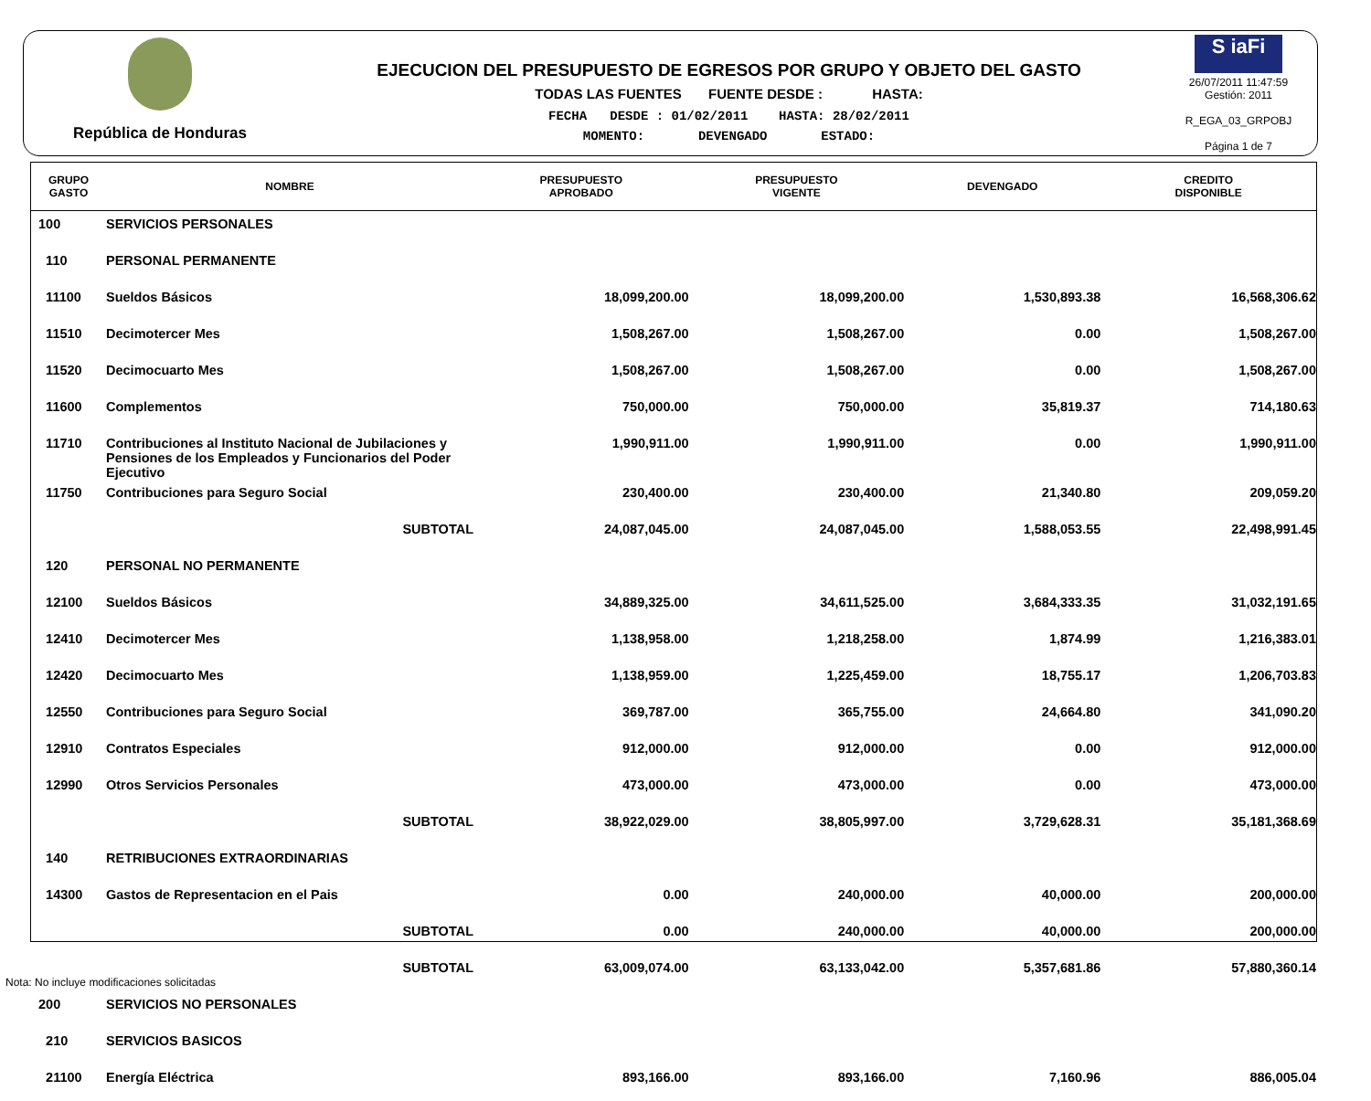República de Honduras
EJECUCION DEL PRESUPUESTO DE EGRESOS POR GRUPO Y OBJETO DEL GASTO
TODAS LAS FUENTES FUENTE DESDE : HASTA:
FECHA DESDE : 01/02/2011 HASTA: 28/02/2011
MOMENTO: DEVENGADO ESTADO:
S iaFi
26/07/2011 11:47:59
Gestión: 2011
R_EGA_03_GRPOBJ
Página 1 de 7
| GRUPO GASTO | NOMBRE | PRESUPUESTO APROBADO | PRESUPUESTO VIGENTE | DEVENGADO | CREDITO DISPONIBLE |
| --- | --- | --- | --- | --- | --- |
| 100 | SERVICIOS PERSONALES | | | | |
| 110 | PERSONAL PERMANENTE | | | | |
| 11100 | Sueldos Básicos | 18,099,200.00 | 18,099,200.00 | 1,530,893.38 | 16,568,306.62 |
| 11510 | Decimotercer Mes | 1,508,267.00 | 1,508,267.00 | 0.00 | 1,508,267.00 |
| 11520 | Decimocuarto Mes | 1,508,267.00 | 1,508,267.00 | 0.00 | 1,508,267.00 |
| 11600 | Complementos | 750,000.00 | 750,000.00 | 35,819.37 | 714,180.63 |
| 11710 | Contribuciones al Instituto Nacional de Jubilaciones y Pensiones de los Empleados y Funcionarios del Poder Ejecutivo | 1,990,911.00 | 1,990,911.00 | 0.00 | 1,990,911.00 |
| 11750 | Contribuciones para Seguro Social | 230,400.00 | 230,400.00 | 21,340.80 | 209,059.20 |
| | SUBTOTAL | 24,087,045.00 | 24,087,045.00 | 1,588,053.55 | 22,498,991.45 |
| 120 | PERSONAL NO PERMANENTE | | | | |
| 12100 | Sueldos Básicos | 34,889,325.00 | 34,611,525.00 | 3,684,333.35 | 31,032,191.65 |
| 12410 | Decimotercer Mes | 1,138,958.00 | 1,218,258.00 | 1,874.99 | 1,216,383.01 |
| 12420 | Decimocuarto Mes | 1,138,959.00 | 1,225,459.00 | 18,755.17 | 1,206,703.83 |
| 12550 | Contribuciones para Seguro Social | 369,787.00 | 365,755.00 | 24,664.80 | 341,090.20 |
| 12910 | Contratos Especiales | 912,000.00 | 912,000.00 | 0.00 | 912,000.00 |
| 12990 | Otros Servicios Personales | 473,000.00 | 473,000.00 | 0.00 | 473,000.00 |
| | SUBTOTAL | 38,922,029.00 | 38,805,997.00 | 3,729,628.31 | 35,181,368.69 |
| 140 | RETRIBUCIONES EXTRAORDINARIAS | | | | |
| 14300 | Gastos de Representacion en el Pais | 0.00 | 240,000.00 | 40,000.00 | 200,000.00 |
| | SUBTOTAL | 0.00 | 240,000.00 | 40,000.00 | 200,000.00 |
| | SUBTOTAL | 63,009,074.00 | 63,133,042.00 | 5,357,681.86 | 57,880,360.14 |
| 200 | SERVICIOS NO PERSONALES | | | | |
| 210 | SERVICIOS BASICOS | | | | |
| 21100 | Energía Eléctrica | 893,166.00 | 893,166.00 | 7,160.96 | 886,005.04 |
Nota: No incluye modificaciones solicitadas